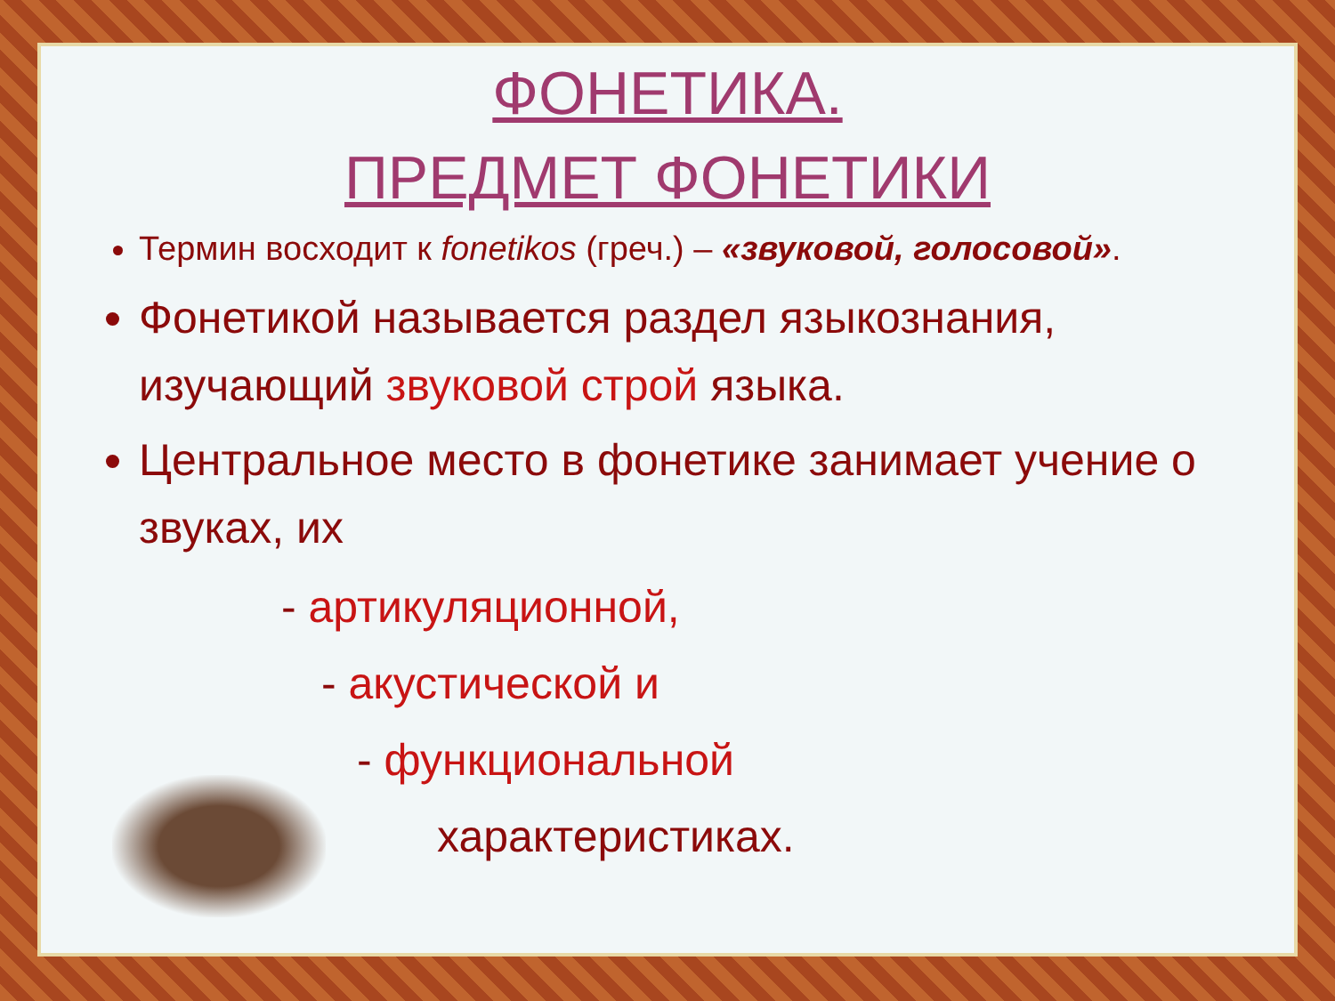ФОНЕТИКА.
ПРЕДМЕТ ФОНЕТИКИ
Термин восходит к fonetikos (греч.) – «звуковой, голосовой».
Фонетикой называется раздел языкознания, изучающий звуковой строй языка.
Центральное место в фонетике занимает учение о звуках, их
- артикуляционной,
- акустической и
- функциональной
характеристиках.